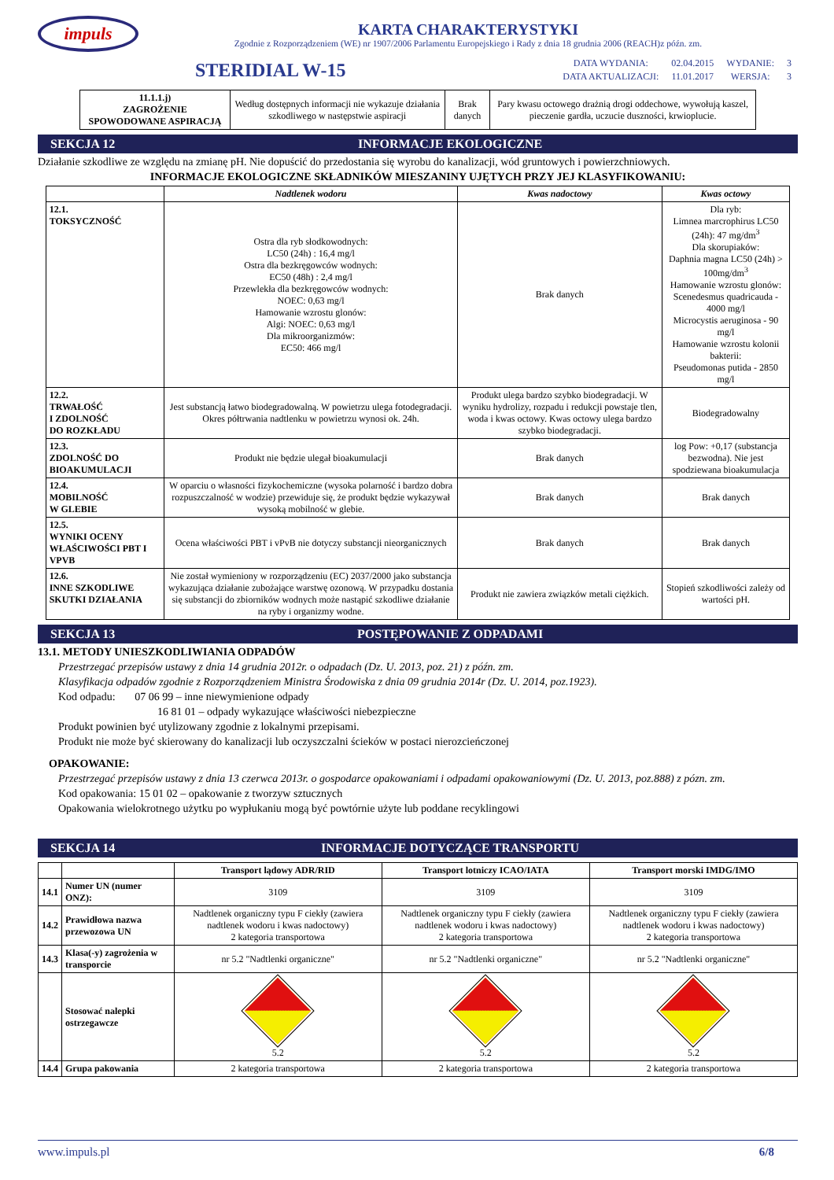impuls
KARTA CHARAKTERYSTYKI
Zgodnie z Rozporządzeniem (WE) nr 1907/2006 Parlamentu Europejskiego i Rady z dnia 18 grudnia 2006 (REACH)z późn. zm.
STERIDIAL W-15
| DATA WYDANIA: | 02.04.2015 | WYDANIE: | 3 |
| DATA AKTUALIZACJI: | 11.01.2017 | WERSJA: | 3 |
| 11.1.1.j) ZAGROŻENIE SPOWODOWANE ASPIRACJĄ | Według dostępnych informacji nie wykazuje działania szkodliwego w następstwie aspiracji | Brak danych | Pary kwasu octowego drażnią drogi oddechowe, wywołują kaszel, pieczenie gardła, uczucie duszności, krwioplucie. |
SEKCJA 12 INFORMACJE EKOLOGICZNE
Działanie szkodliwe ze względu na zmianę pH. Nie dopuścić do przedostania się wyrobu do kanalizacji, wód gruntowych i powierzchniowych.
INFORMACJE EKOLOGICZNE SKŁADNIKÓW MIESZANINY UJĘTYCH PRZY JEJ KLASYFIKOWANIU:
| | Nadtlenek wodoru | Kwas nadoctowy | Kwas octowy |
| --- | --- | --- | --- |
| 12.1. TOKSYCZNOŚĆ | Ostra dla ryb słodkowodnych: LC50 (24h) : 16,4 mg/l Ostra dla bezkręgowców wodnych: EC50 (48h) : 2,4 mg/l Przewlekła dla bezkręgowców wodnych: NOEC: 0,63 mg/l Hamowanie wzrostu glonów: Algi: NOEC: 0,63 mg/l Dla mikroorganizmów: EC50: 466 mg/l | Brak danych | Dla ryb: Limnea marcrophirus LC50 (24h): 47 mg/dm<sup>3</sup> Dla skorupiaków: Daphnia magna LC50 (24h) > 100mg/dm<sup>3</sup> Hamowanie wzrostu glonów: Scenedesmus quadricauda - 4000 mg/l Microcystis aeruginosa - 90 mg/l Hamowanie wzrostu kolonii bakterii: Pseudomonas putida - 2850 mg/l |
| 12.2. TRWAŁOŚĆ I ZDOLNOŚĆ DO ROZKŁADU | Jest substancją łatwo biodegradowalną. W powietrzu ulega fotodegradacji. Okres półtrwania nadtlenku w powietrzu wynosi ok. 24h. | Produkt ulega bardzo szybko biodegradacji. W wyniku hydrolizy, rozpadu i redukcji powstaje tlen, woda i kwas octowy. Kwas octowy ulega bardzo szybko biodegradacji. | Biodegradowalny |
| 12.3. ZDOLNOŚĆ DO BIOAKUMULACJI | Produkt nie będzie ulegał bioakumulacji | Brak danych | log Pow: +0,17 (substancja bezwodna). Nie jest spodziewana bioakumulacja |
| 12.4. MOBILNOŚĆ W GLEBIE | W oparciu o własności fizykochemiczne (wysoka polarność i bardzo dobra rozpuszczalność w wodzie) przewiduje się, że produkt będzie wykazywał wysoką mobilność w glebie. | Brak danych | Brak danych |
| 12.5. WYNIKI OCENY WŁAŚCIWOŚCI PBT I VPVB | Ocena właściwości PBT i vPvB nie dotyczy substancji nieorganicznych | Brak danych | Brak danych |
| 12.6. INNE SZKODLIWE SKUTKI DZIAŁANIA | Nie został wymieniony w rozporządzeniu (EC) 2037/2000 jako substancja wykazująca działanie zubożające warstwę ozonową. W przypadku dostania się substancji do zbiorników wodnych może nastąpić szkodliwe działanie na ryby i organizmy wodne. | Produkt nie zawiera związków metali ciężkich. | Stopień szkodliwości zależy od wartości pH. |
SEKCJA 13 POSTĘPOWANIE Z ODPADAMI
13.1. METODY UNIESZKODLIWIANIA ODPADÓW
Przestrzegać przepisów ustawy z dnia 14 grudnia 2012r. o odpadach (Dz. U. 2013, poz. 21) z późn. zm.
Klasyfikacja odpadów zgodnie z Rozporządzeniem Ministra Środowiska z dnia 09 grudnia 2014r (Dz. U. 2014, poz.1923).
Kod odpadu: 07 06 99 – inne niewymienione odpady
16 81 01 – odpady wykazujące właściwości niebezpieczne
Produkt powinien być utylizowany zgodnie z lokalnymi przepisami.
Produkt nie może być skierowany do kanalizacji lub oczyszczalni ścieków w postaci nierozcieńczonej
OPAKOWANIE:
Przestrzegać przepisów ustawy z dnia 13 czerwca 2013r. o gospodarce opakowaniami i odpadami opakowaniowymi (Dz. U. 2013, poz.888) z pózn. zm.
Kod opakowania: 15 01 02 – opakowanie z tworzyw sztucznych
Opakowania wielokrotnego użytku po wypłukaniu mogą być powtórnie użyte lub poddane recyklingowi
SEKCJA 14 INFORMACJE DOTYCZĄCE TRANSPORTU
| | | Transport lądowy ADR/RID | Transport lotniczy ICAO/IATA | Transport morski IMDG/IMO |
| --- | --- | --- | --- | --- |
| 14.1 | Numer UN (numer ONZ): | 3109 | 3109 | 3109 |
| 14.2 | Prawidłowa nazwa przewozowa UN | Nadtlenek organiczny typu F ciekły (zawiera nadtlenek wodoru i kwas nadoctowy) 2 kategoria transportowa | Nadtlenek organiczny typu F ciekły (zawiera nadtlenek wodoru i kwas nadoctowy) 2 kategoria transportowa | Nadtlenek organiczny typu F ciekły (zawiera nadtlenek wodoru i kwas nadoctowy) 2 kategoria transportowa |
| 14.3 | Klasa(-y) zagrożenia w transporcie | nr 5.2 "Nadtlenki organiczne" | nr 5.2 "Nadtlenki organiczne" | nr 5.2 "Nadtlenki organiczne" |
| | Stosować nalepki ostrzegawcze | 5.2 | 5.2 | 5.2 |
| 14.4 | Grupa pakowania | 2 kategoria transportowa | 2 kategoria transportowa | 2 kategoria transportowa |
www.impuls.pl 6/8